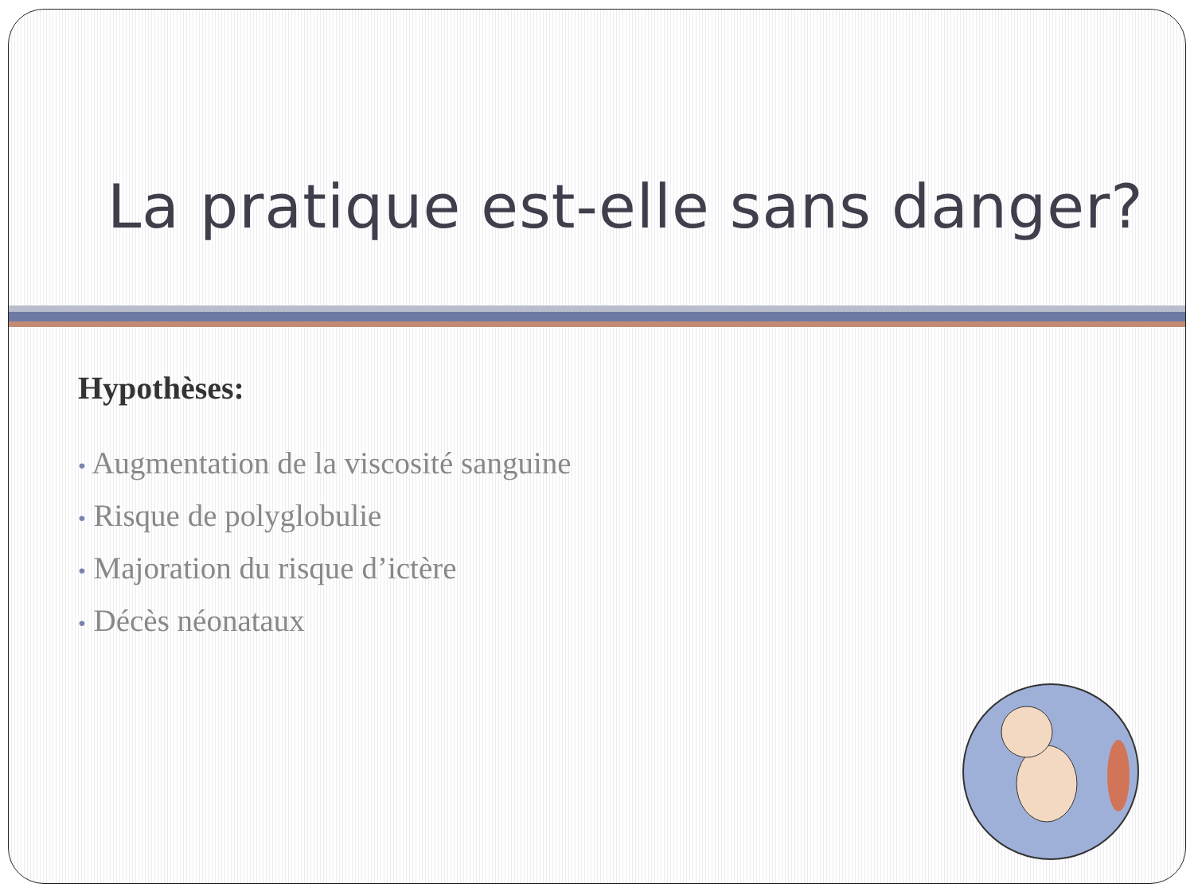La pratique est-elle sans danger?
Hypothèses:
• Augmentation de la viscosité sanguine
• Risque de polyglobulie
• Majoration du risque d’ictère
• Décès néonataux